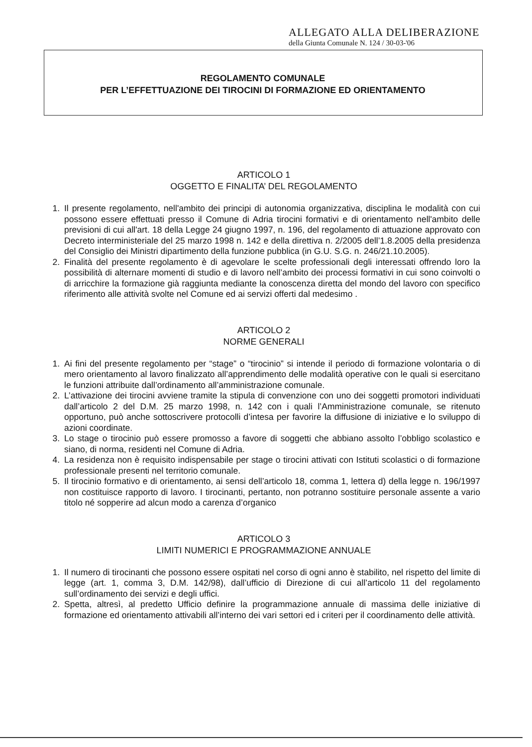ALLEGATO ALLA DELIBERAZIONE
della Giunta Comunale N. 124 / 30-03-'06
REGOLAMENTO COMUNALE
PER L’EFFETTUAZIONE DEI TIROCINI DI FORMAZIONE ED ORIENTAMENTO
ARTICOLO 1
OGGETTO E FINALITA’ DEL REGOLAMENTO
1. Il presente regolamento, nell'ambito dei principi di autonomia organizzativa, disciplina le modalità con cui possono essere effettuati presso il Comune di Adria tirocini formativi e di orientamento nell'ambito delle previsioni di cui all'art. 18 della Legge 24 giugno 1997, n. 196, del regolamento di attuazione approvato con Decreto interministeriale del 25 marzo 1998 n. 142 e della direttiva n. 2/2005 dell’1.8.2005 della presidenza del Consiglio dei Ministri dipartimento della funzione pubblica (in G.U. S.G. n. 246/21.10.2005).
2. Finalità del presente regolamento è di agevolare le scelte professionali degli interessati offrendo loro la possibilità di alternare momenti di studio e di lavoro nell’ambito dei processi formativi in cui sono coinvolti o di arricchire la formazione già raggiunta mediante la conoscenza diretta del mondo del lavoro con specifico riferimento alle attività svolte nel Comune ed ai servizi offerti dal medesimo .
ARTICOLO 2
NORME GENERALI
1. Ai fini del presente regolamento per “stage” o “tirocinio” si intende il periodo di formazione volontaria o di mero orientamento al lavoro finalizzato all’apprendimento delle modalità operative con le quali si esercitano le funzioni attribuite dall’ordinamento all’amministrazione comunale.
2. L’attivazione dei tirocini avviene tramite la stipula di convenzione con uno dei soggetti promotori individuati dall’articolo 2 del D.M. 25 marzo 1998, n. 142 con i quali l’Amministrazione comunale, se ritenuto opportuno, può anche sottoscrivere protocolli d’intesa per favorire la diffusione di iniziative e lo sviluppo di azioni coordinate.
3. Lo stage o tirocinio può essere promosso a favore di soggetti che abbiano assolto l’obbligo scolastico e siano, di norma, residenti nel Comune di Adria.
4. La residenza non è requisito indispensabile per stage o tirocini attivati con Istituti scolastici o di formazione professionale presenti nel territorio comunale.
5. Il tirocinio formativo e di orientamento, ai sensi dell’articolo 18, comma 1, lettera d) della legge n. 196/1997 non costituisce rapporto di lavoro. I tirocinanti, pertanto, non potranno sostituire personale assente a vario titolo né sopperire ad alcun modo a carenza d’organico
ARTICOLO 3
LIMITI NUMERICI E PROGRAMMAZIONE ANNUALE
1. Il numero di tirocinanti che possono essere ospitati nel corso di ogni anno è stabilito, nel rispetto del limite di legge (art. 1, comma 3, D.M. 142/98), dall’ufficio di Direzione di cui all’articolo 11 del regolamento sull’ordinamento dei servizi e degli uffici.
2. Spetta, altresì, al predetto Ufficio definire la programmazione annuale di massima delle iniziative di formazione ed orientamento attivabili all’interno dei vari settori ed i criteri per il coordinamento delle attività.